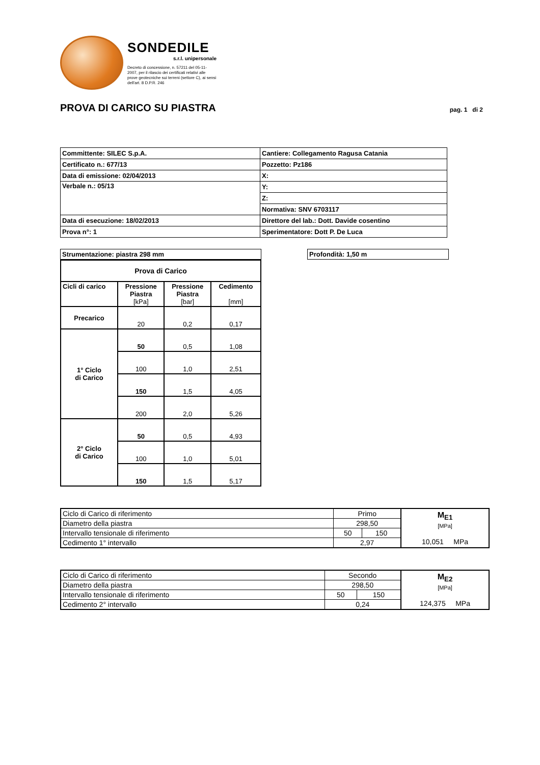SONDEDILE
s.r.l. unipersonale
Decreto di concessione, n. 57211 del 05-11-2007, per il rilascio dei certificati relativi alle prove geotecniche sui terreni (settore C), ai sensi dell'art. 8 D.P.R. 246
PROVA DI CARICO SU PIASTRA
pag. 1 di 2
| Committente: SILEC S.p.A. | Cantiere: Collegamento Ragusa Catania |
| Certificato n.: 677/13 | Pozzetto: Pz186 |
| Data di emissione: 02/04/2013 | X: |
| Verbale n.: 05/13 | Y: |
| | Z: |
| | Normativa: SNV 6703117 |
| Data di esecuzione: 18/02/2013 | Direttore del lab.: Dott. Davide cosentino |
| Prova n°: 1 | Sperimentatore: Dott P. De Luca |
Strumentazione: piastra 298 mm
| Prova di Carico | | | |
| --- | --- | --- | --- |
| Cicli di carico | Pressione Piastra [kPa] | Pressione Piastra [bar] | Cedimento [mm] |
| Precarico | 20 | 0,2 | 0,17 |
| 1° Ciclo di Carico | 50 | 0,5 | 1,08 |
| | 100 | 1,0 | 2,51 |
| | 150 | 1,5 | 4,05 |
| | 200 | 2,0 | 5,26 |
| 2° Ciclo di Carico | 50 | 0,5 | 4,93 |
| | 100 | 1,0 | 5,01 |
| | 150 | 1,5 | 5,17 |
Profondità: 1,50 m
| Ciclo di Carico di riferimento | Primo | | M<sub>E1</sub> [MPa] 10,051 MPa |
| Diametro della piastra | 298,50 | | |
| Intervallo tensionale di riferimento | 50 | 150 | |
| Cedimento 1° intervallo | 2,97 | | |
| Ciclo di Carico di riferimento | Secondo | | M<sub>E2</sub> [MPa] 124,375 MPa |
| Diametro della piastra | 298,50 | | |
| Intervallo tensionale di riferimento | 50 | 150 | |
| Cedimento 2° intervallo | 0,24 | | |